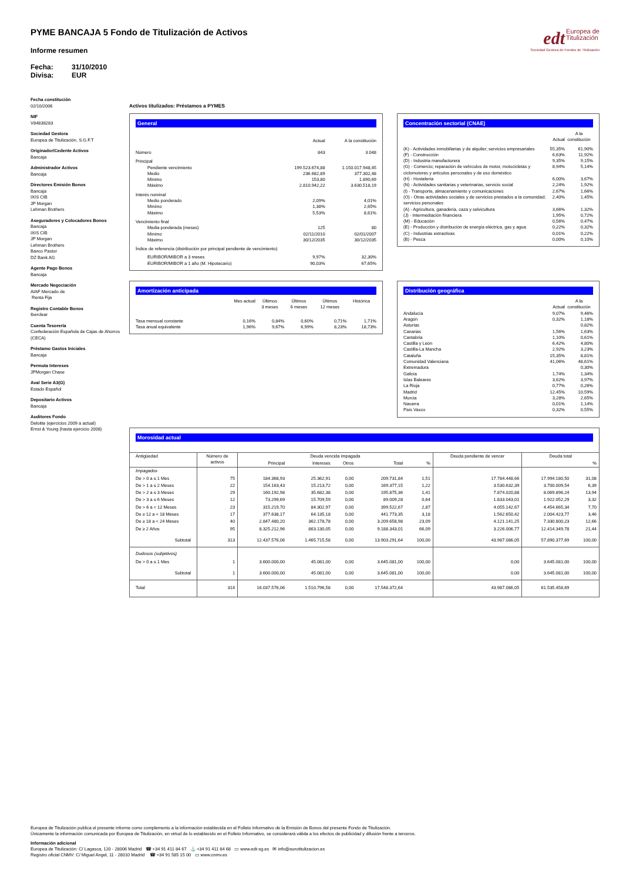edt Europea de
Titulización
Sociedad Gestora de Fondos de Titulización
PYME BANCAJA 5 Fondo de Titulización de Activos
Informe resumen
Fecha: 31/10/2010
Divisa: EUR
Fecha constitución
02/10/2006
NIF
V84838283
Sociedad Gestora
Europea de Titulización, S.G.F.T
Originador/Cedente Activos
Bancaja
Administrador Activos
Bancaja
Directores Emisión Bonos
Bancaja
IXIS CIB
JP Morgan
Lehman Brothers
Aseguradores y Colocadores Bonos
Bancaja
IXIS CIB
JP Morgan
Lehman Brothers
Banco Pastor
DZ Bank AG
Agente Pago Bonos
Bancaja
Mercado Negociación
AIAF Mercado de
Renta Fija
Registro Contable Bonos
Iberclear
Cuenta Tesorería
Confederación Española de Cajas de Ahorros
(CECA)
Préstamo Gastos Iniciales
Bancaja
Permuta Intereses
JPMorgan Chase
Aval Serie A3(G)
Estado Español
Depositario Activos
Bancaja
Auditores Fondo
Deloitte (ejercicios 2009 a actual)
Ernst & Young (hasta ejercicio 2008)
Activos titulizados: Préstamos a PYMES
General
| | Actual | A la constitución |
| Número | 843 | 3.048 |
| Principal | | |
| Pendiente vencimiento | 199.523.674,88 | 1.150.017.948,45 |
| Medio | 236.682,89 | 377.302,48 |
| Mínimo | 153,80 | 1.890,69 |
| Máximo | 2.810.942,22 | 3.630.518,19 |
| Interés nominal | | |
| Medio ponderado | 2,09% | 4,01% |
| Mínimo | 1,38% | 2,65% |
| Máximo | 5,53% | 8,61% |
| Vencimiento final | | |
| Media ponderada (meses) | 125 | 80 |
| Mínimo | 02/11/2010 | 02/01/2007 |
| Máximo | 30/12/2035 | 30/12/2035 |
| Índice de referencia (distribución por principal pendiente de vencimiento) | | |
| EURIBOR/MIBOR a 3 meses | 9,97% | 32,30% |
| EURIBOR/MIBOR a 1 año (M. Hipotecario) | 90,03% | 67,65% |
Concentración sectorial (CNAE)
| | Actual | A la constitución |
| (K) - Actividades inmobiliarias y de alquiler; servicios empresariales | 55,35% | 61,90% |
| (F) - Construcción | 6,63% | 11,92% |
| (D) - Industria manufacturera | 9,35% | 9,15% |
| (G) - Comercio; reparación de vehículos de motor, motocicletas y ciclomotores y artículos personales y de uso doméstico | 8,94% | 5,14% |
| (H) - Hostelería | 6,00% | 3,67% |
| (N) - Actividades sanitarias y veterinarias, servicio social | 2,24% | 1,92% |
| (I) - Transporte, almacenamiento y comunicaciones | 2,67% | 1,66% |
| (O) - Otras actividades sociales y de servicios prestados a la comunidad; servicios personales | 2,40% | 1,45% |
| (A) - Agricultura, ganadería, caza y selvicultura | 3,66% | 1,32% |
| (J) - Intermediación financiera | 1,95% | 0,72% |
| (M) - Educación | 0,56% | 0,47% |
| (E) - Producción y distribución de energía eléctrica, gas y agua | 0,22% | 0,32% |
| (C) - Industrias extractivas | 0,01% | 0,22% |
| (B) - Pesca | 0,00% | 0,10% |
Amortización anticipada
| | Mes actual | Últimos 3 meses | Últimos 6 meses | Últimos 12 meses | Histórica |
| Tasa mensual constante | 0,16% | 0,84% | 0,60% | 0,71% | 1,71% |
| Tasa anual equivalente | 1,96% | 9,67% | 6,99% | 8,23% | 18,73% |
Distribución geográfica
| | Actual | A la constitución |
| Andalucía | 9,07% | 9,46% |
| Aragón | 0,32% | 1,18% |
| Asturias | | 0,82% |
| Canarias | 1,56% | 1,63% |
| Cantabria | 1,10% | 0,61% |
| Castilla y León | 6,42% | 4,80% |
| Castilla-La Mancha | 2,92% | 3,23% |
| Cataluña | 15,35% | 8,81% |
| Comunidad Valenciana | 41,06% | 48,61% |
| Extremadura | | 0,30% |
| Galicia | 1,74% | 1,34% |
| Islas Baleares | 3,62% | 3,97% |
| La Rioja | 0,77% | 0,26% |
| Madrid | 12,45% | 10,59% |
| Murcia | 3,28% | 2,65% |
| Navarra | 0,01% | 1,14% |
| País Vasco | 0,32% | 0,55% |
Morosidad actual
| Antigüedad | Número de activos | Deuda vencida impagada | | | | | Deuda pendiente de vencer | Deuda total | |
| --- | --- | --- | --- | --- | --- | --- | --- | --- | --- |
| | | Principal | Intereses | Otros | Total | % | | | % |
| Impagados | | | | | | | | | |
| De > 0 a ≤ 1 Mes | 75 | 184.368,93 | 25.362,91 | 0,00 | 209.731,84 | 1,51 | 17.784.448,66 | 17.994.180,50 | 31,08 |
| De > 1 a ≤ 2 Meses | 22 | 154.163,43 | 15.213,72 | 0,00 | 169.377,15 | 1,22 | 3.530.632,39 | 3.700.009,54 | 6,39 |
| De > 2 a ≤ 3 Meses | 29 | 160.192,98 | 35.682,38 | 0,00 | 195.875,36 | 1,41 | 7.874.020,88 | 8.069.896,24 | 13,94 |
| De > 3 a ≤ 6 Meses | 12 | 73.299,69 | 15.709,59 | 0,00 | 89.009,28 | 0,64 | 1.833.043,01 | 1.922.052,29 | 3,32 |
| De > 6 a < 12 Meses | 23 | 315.219,70 | 84.302,97 | 0,00 | 399.522,67 | 2,87 | 4.055.142,67 | 4.454.665,34 | 7,70 |
| De ≥ 12 a < 18 Meses | 17 | 377.638,17 | 64.135,18 | 0,00 | 441.773,35 | 3,18 | 1.562.650,42 | 2.004.423,77 | 3,46 |
| De ≥ 18 a < 24 Meses | 40 | 2.847.480,20 | 362.178,78 | 0,00 | 3.209.658,98 | 23,09 | 4.121.141,25 | 7.330.800,23 | 12,66 |
| De ≥ 2 Años | 95 | 8.325.212,96 | 863.130,05 | 0,00 | 9.188.343,01 | 66,09 | 3.226.006,77 | 12.414.349,78 | 21,44 |
| Subtotal | 313 | 12.437.576,06 | 1.465.715,58 | 0,00 | 13.903.291,64 | 100,00 | 43.987.086,05 | 57.890.377,69 | 100,00 |
| Dudosos (subjetivos) | | | | | | | | | |
| De > 0 a ≤ 1 Mes | 1 | 3.600.000,00 | 45.081,00 | 0,00 | 3.645.081,00 | 100,00 | 0,00 | 3.645.081,00 | 100,00 |
| Subtotal | 1 | 3.600.000,00 | 45.081,00 | 0,00 | 3.645.081,00 | 100,00 | 0,00 | 3.645.081,00 | 100,00 |
| Total | 314 | 16.037.576,06 | 1.510.796,58 | 0,00 | 17.548.372,64 | | 43.987.086,05 | 61.535.458,69 | |
Europea de Titulización publica el presente informe como complemento a la información establecida en el Folleto Informativo de la Emisión de Bonos del presente Fondo de Titulización.
Únicamente la información comunicada por Europea de Titulización, en virtud de lo establecido en el Folleto Informativo, se considerará válida a los efectos de publicidad y difusión frente a terceros.
Información adicional
Europea de Titulización: C/ Lagasca, 120 - 28006 Madrid ☎ +34 91 411 84 67 ⚓ +34 91 411 84 68 ▭ www.edt-sg.es ✉ info@eurotitulizacion.es
Registro oficial CNMV: C/ Miguel Angel, 11 - 28010 Madrid ☎ +34 91 585 15 00 ▭ www.cnmv.es